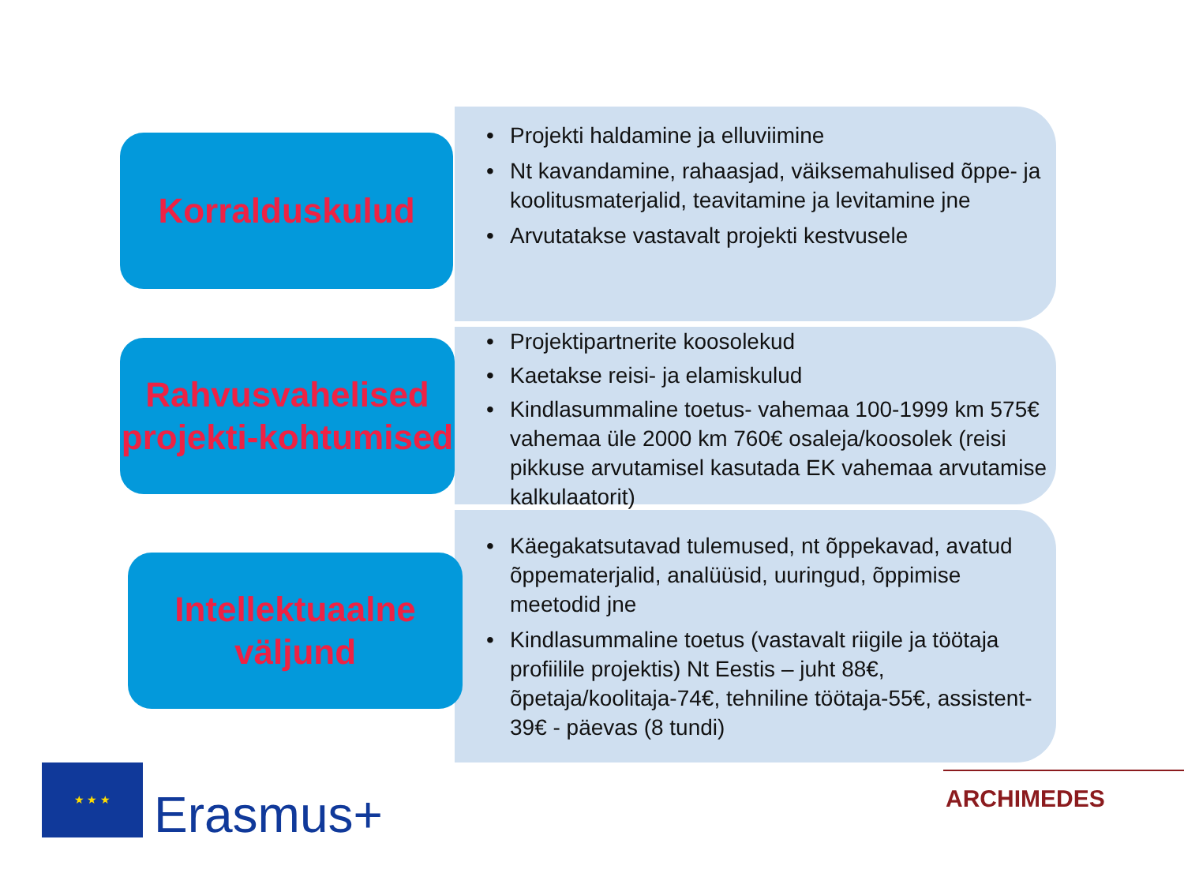• Projekti haldamine ja elluviimine
• Nt kavandamine, rahaasjad, väiksemahulised õppe- ja koolitusmaterjalid, teavitamine ja levitamine jne
• Arvutatakse vastavalt projekti kestvusele
Korralduskulud
• Projektipartnerite koosolekud
• Kaetakse reisi- ja elamiskulud
• Kindlasummaline toetus- vahemaa 100-1999 km 575€ vahemaa üle 2000 km 760€ osaleja/koosolek (reisi pikkuse arvutamisel kasutada EK vahemaa arvutamise kalkulaatorit)
Rahvusvahelised projekti-kohtumised
• Käegakatsutavad tulemused, nt õppekavad, avatud õppematerjalid, analüüsid, uuringud, õppimise meetodid jne
• Kindlasummaline toetus (vastavalt riigile ja töötaja profiilile projektis) Nt Eestis – juht 88€, õpetaja/koolitaja-74€, tehniline töötaja-55€, assistent-39€ - päevas (8 tundi)
Intellektuaalne väljund
★ ★ ★
Erasmus+ ARCHIMEDES